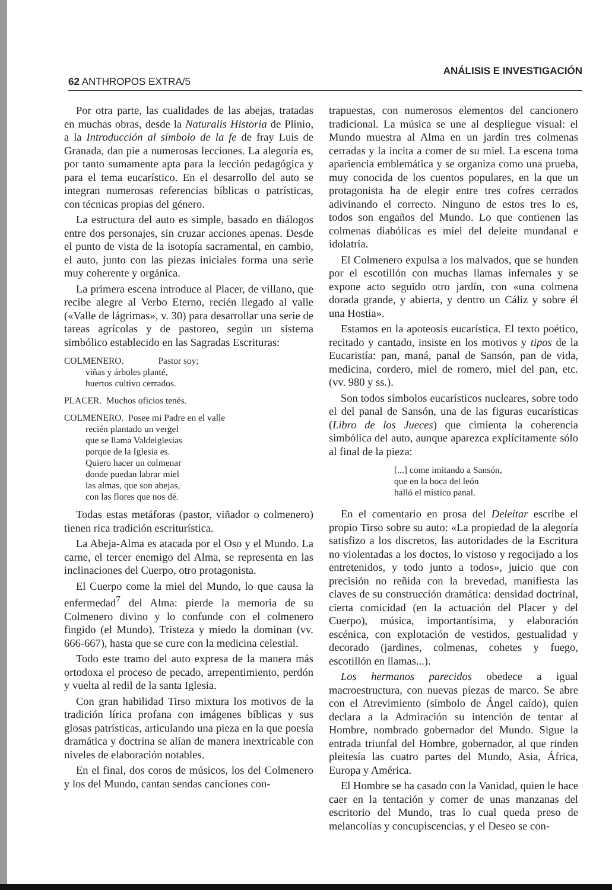62 ANTHROPOS EXTRA/5 ANÁLISIS E INVESTIGACIÓN
Por otra parte, las cualidades de las abejas, tratadas en muchas obras, desde la Naturalis Historia de Plinio, a la Introducción al símbolo de la fe de fray Luis de Granada, dan pie a numerosas lecciones. La alegoría es, por tanto sumamente apta para la lección pedagógica y para el tema eucarístico. En el desarrollo del auto se integran numerosas referencias bíblicas o patrísticas, con técnicas propias del género.
La estructura del auto es simple, basado en diálogos entre dos personajes, sin cruzar acciones apenas. Desde el punto de vista de la isotopía sacramental, en cambio, el auto, junto con las piezas iniciales forma una serie muy coherente y orgánica.
La primera escena introduce al Placer, de villano, que recibe alegre al Verbo Eterno, recién llegado al valle («Valle de lágrimas», v. 30) para desarrollar una serie de tareas agrícolas y de pastoreo, según un sistema simbólico establecido en las Sagradas Escrituras:
COLMENERO. Pastor soy;
viñas y árboles planté,
huertos cultivo cerrados.
PLACER. Muchos oficios tenés.
COLMENERO. Posee mi Padre en el valle
recién plantado un vergel
que se llama Valdeiglesias
porque de la Iglesia es.
Quiero hacer un colmenar
donde puedan labrar miel
las almas, que son abejas,
con las flores que nos dé.
Todas estas metáforas (pastor, viñador o colmenero) tienen rica tradición escriturística.
La Abeja-Alma es atacada por el Oso y el Mundo. La carne, el tercer enemigo del Alma, se representa en las inclinaciones del Cuerpo, otro protagonista.
El Cuerpo come la miel del Mundo, lo que causa la enfermedad<sup>7</sup> del Alma: pierde la memoria de su Colmenero divino y lo confunde con el colmenero fingido (el Mundo). Tristeza y miedo la dominan (vv. 666-667), hasta que se cure con la medicina celestial.
Todo este tramo del auto expresa de la manera más ortodoxa el proceso de pecado, arrepentimiento, perdón y vuelta al redil de la santa Iglesia.
Con gran habilidad Tirso mixtura los motivos de la tradición lírica profana con imágenes bíblicas y sus glosas patrísticas, articulando una pieza en la que poesía dramática y doctrina se alían de manera inextricable con niveles de elaboración notables.
En el final, dos coros de músicos, los del Colmenero y los del Mundo, cantan sendas canciones con-
trapuestas, con numerosos elementos del cancionero tradicional. La música se une al despliegue visual: el Mundo muestra al Alma en un jardín tres colmenas cerradas y la incita a comer de su miel. La escena toma apariencia emblemática y se organiza como una prueba, muy conocida de los cuentos populares, en la que un protagonista ha de elegir entre tres cofres cerrados adivinando el correcto. Ninguno de estos tres lo es, todos son engaños del Mundo. Lo que contienen las colmenas diabólicas es miel del deleite mundanal e idolatría.
El Colmenero expulsa a los malvados, que se hunden por el escotillón con muchas llamas infernales y se expone acto seguido otro jardín, con «una colmena dorada grande, y abierta, y dentro un Cáliz y sobre él una Hostia».
Estamos en la apoteosis eucarística. El texto poético, recitado y cantado, insiste en los motivos y tipos de la Eucaristía: pan, maná, panal de Sansón, pan de vida, medicina, cordero, miel de romero, miel del pan, etc. (vv. 980 y ss.).
Son todos símbolos eucarísticos nucleares, sobre todo el del panal de Sansón, una de las figuras eucarísticas (Libro de los Jueces) que cimienta la coherencia simbólica del auto, aunque aparezca explícitamente sólo al final de la pieza:
[...] come imitando a Sansón,
que en la boca del león
halló el místico panal.
En el comentario en prosa del Deleitar escribe el propio Tirso sobre su auto: «La propiedad de la alegoría satisfizo a los discretos, las autoridades de la Escritura no violentadas a los doctos, lo vistoso y regocijado a los entretenidos, y todo junto a todos», juicio que con precisión no reñida con la brevedad, manifiesta las claves de su construcción dramática: densidad doctrinal, cierta comicidad (en la actuación del Placer y del Cuerpo), música, importantísima, y elaboración escénica, con explotación de vestidos, gestualidad y decorado (jardines, colmenas, cohetes y fuego, escotillón en llamas...).
Los hermanos parecidos obedece a igual macroestructura, con nuevas piezas de marco. Se abre con el Atrevimiento (símbolo de Ángel caído), quien declara a la Admiración su intención de tentar al Hombre, nombrado gobernador del Mundo. Sigue la entrada triunfal del Hombre, gobernador, al que rinden pleitesía las cuatro partes del Mundo, Asia, África, Europa y América.
El Hombre se ha casado con la Vanidad, quien le hace caer en la tentación y comer de unas manzanas del escritorio del Mundo, tras lo cual queda preso de melancolías y concupiscencias, y el Deseo se con-